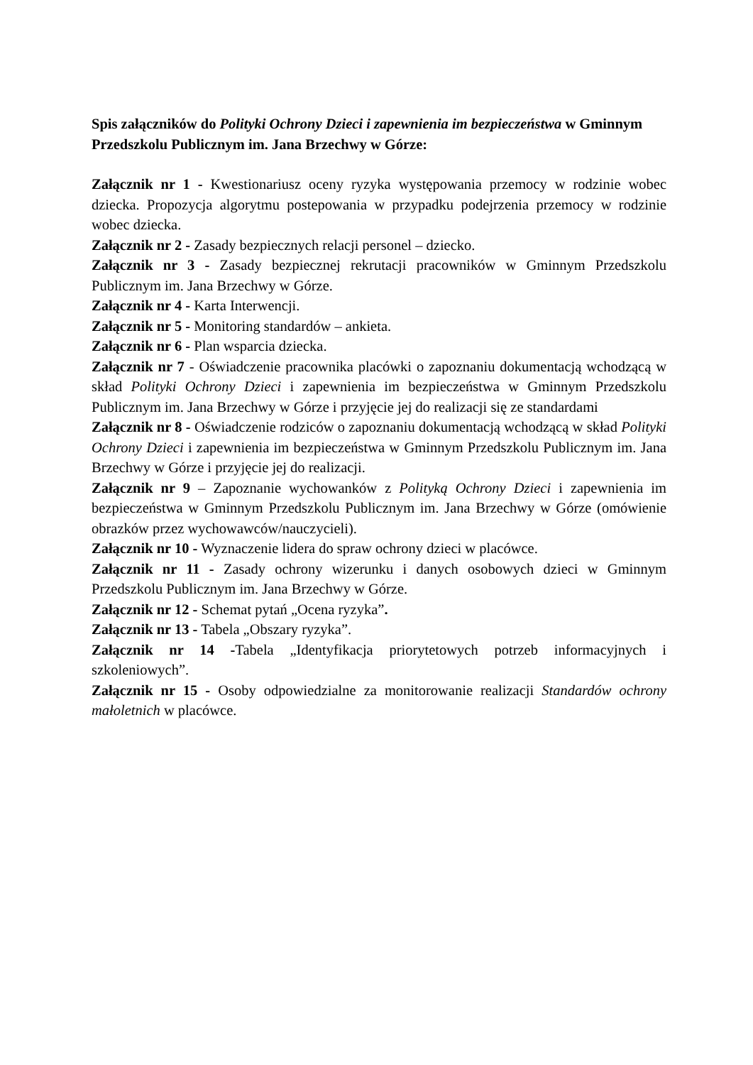Spis załączników do Polityki Ochrony Dzieci i zapewnienia im bezpieczeństwa w Gminnym Przedszkolu Publicznym im. Jana Brzechwy w Górze:
Załącznik nr 1 - Kwestionariusz oceny ryzyka występowania przemocy w rodzinie wobec dziecka. Propozycja algorytmu postepowania w przypadku podejrzenia przemocy w rodzinie wobec dziecka.
Załącznik nr 2 - Zasady bezpiecznych relacji personel – dziecko.
Załącznik nr 3 - Zasady bezpiecznej rekrutacji pracowników w Gminnym Przedszkolu Publicznym im. Jana Brzechwy w Górze.
Załącznik nr 4 - Karta Interwencji.
Załącznik nr 5 - Monitoring standardów – ankieta.
Załącznik nr 6 - Plan wsparcia dziecka.
Załącznik nr 7 - Oświadczenie pracownika placówki o zapoznaniu dokumentacją wchodzącą w skład Polityki Ochrony Dzieci i zapewnienia im bezpieczeństwa w Gminnym Przedszkolu Publicznym im. Jana Brzechwy w Górze i przyjęcie jej do realizacji się ze standardami
Załącznik nr 8 - Oświadczenie rodziców o zapoznaniu dokumentacją wchodzącą w skład Polityki Ochrony Dzieci i zapewnienia im bezpieczeństwa w Gminnym Przedszkolu Publicznym im. Jana Brzechwy w Górze i przyjęcie jej do realizacji.
Załącznik nr 9 – Zapoznanie wychowanków z Polityką Ochrony Dzieci i zapewnienia im bezpieczeństwa w Gminnym Przedszkolu Publicznym im. Jana Brzechwy w Górze (omówienie obrazków przez wychowawców/nauczycieli).
Załącznik nr 10 - Wyznaczenie lidera do spraw ochrony dzieci w placówce.
Załącznik nr 11 - Zasady ochrony wizerunku i danych osobowych dzieci w Gminnym Przedszkolu Publicznym im. Jana Brzechwy w Górze.
Załącznik nr 12 - Schemat pytań „Ocena ryzyka”.
Załącznik nr 13 - Tabela „Obszary ryzyka”.
Załącznik nr 14 -Tabela „Identyfikacja priorytetowych potrzeb informacyjnych i szkoleniowych”.
Załącznik nr 15 - Osoby odpowiedzialne za monitorowanie realizacji Standardów ochrony małoletnich w placówce.